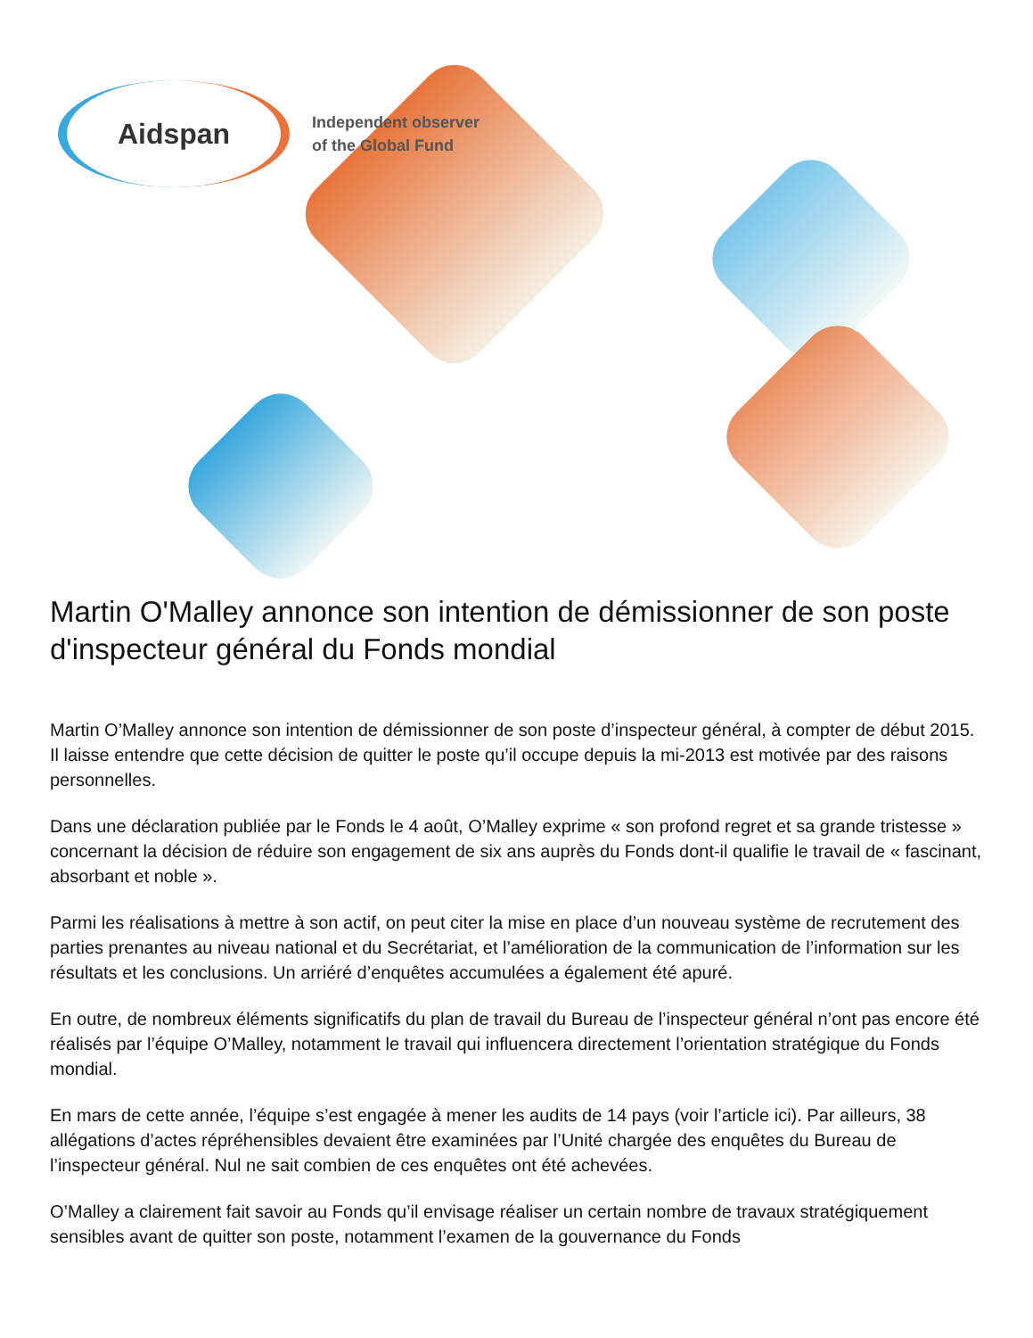Aidspan
Independent observer
of the Global Fund
Martin O'Malley annonce son intention de démissionner de son poste d'inspecteur général du Fonds mondial
Martin O’Malley annonce son intention de démissionner de son poste d’inspecteur général, à compter de début 2015. Il laisse entendre que cette décision de quitter le poste qu’il occupe depuis la mi-2013 est motivée par des raisons personnelles.
Dans une déclaration publiée par le Fonds le 4 août, O’Malley exprime « son profond regret et sa grande tristesse » concernant la décision de réduire son engagement de six ans auprès du Fonds dont-il qualifie le travail de « fascinant, absorbant et noble ».
Parmi les réalisations à mettre à son actif, on peut citer la mise en place d’un nouveau système de recrutement des parties prenantes au niveau national et du Secrétariat, et l’amélioration de la communication de l’information sur les résultats et les conclusions. Un arriéré d’enquêtes accumulées a également été apuré.
En outre, de nombreux éléments significatifs du plan de travail du Bureau de l’inspecteur général n’ont pas encore été réalisés par l’équipe O’Malley, notamment le travail qui influencera directement l’orientation stratégique du Fonds mondial.
En mars de cette année, l’équipe s’est engagée à mener les audits de 14 pays (voir l’article ici). Par ailleurs, 38 allégations d’actes répréhensibles devaient être examinées par l’Unité chargée des enquêtes du Bureau de l’inspecteur général. Nul ne sait combien de ces enquêtes ont été achevées.
O’Malley a clairement fait savoir au Fonds qu’il envisage réaliser un certain nombre de travaux stratégiquement sensibles avant de quitter son poste, notamment l’examen de la gouvernance du Fonds